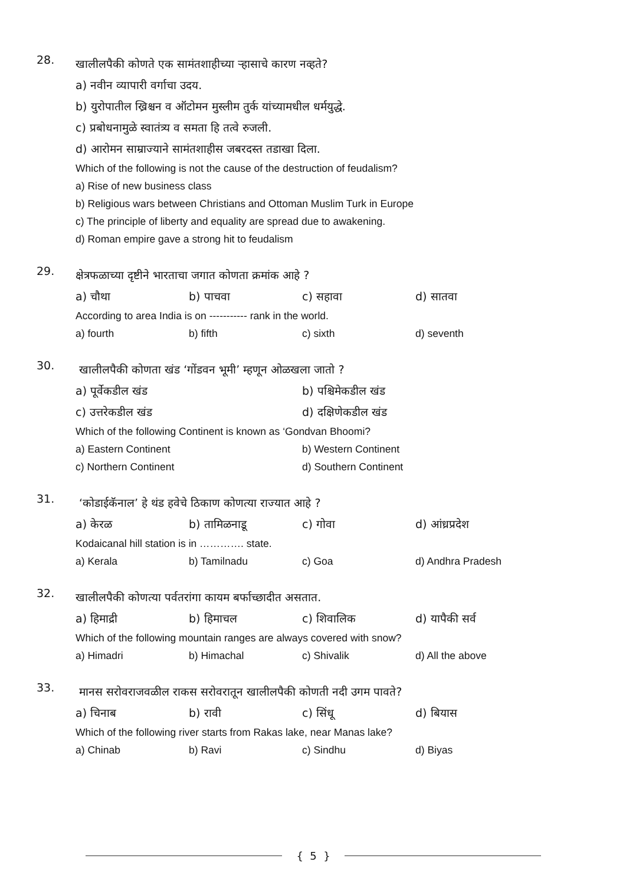28.
खालीलपैकी कोणते एक सामंतशाहीच्या ऱ्हासाचे कारण नव्हते?
a) नवीन व्यापारी वर्गाचा उदय.
b) युरोपातील ख्रिश्चन व ऑटोमन मुस्लीम तुर्क यांच्यामधील धर्मयुद्धे.
c) प्रबोधनामुळे स्वातंत्र्य व समता हि तत्वे रुजली.
d) आरोमन साम्राज्याने सामंतशाहीस जबरदस्त तडाखा दिला.
Which of the following is not the cause of the destruction of feudalism?
a) Rise of new business class
b) Religious wars between Christians and Ottoman Muslim Turk in Europe
c) The principle of liberty and equality are spread due to awakening.
d) Roman empire gave a strong hit to feudalism
29.
क्षेत्रफळाच्या दृष्टीने भारताचा जगात कोणता क्रमांक आहे ?
a) चौथा b) पाचवा c) सहावा d) सातवा
According to area India is on ----------- rank in the world.
a) fourth b) fifth c) sixth d) seventh
30.
खालीलपैकी कोणता खंड ‘गोंडवन भूमी’ म्हणून ओळखला जातो ?
a) पूर्वेकडील खंड b) पश्चिमेकडील खंड
c) उत्तरेकडील खंड d) दक्षिणेकडील खंड
Which of the following Continent is known as ‘Gondvan Bhoomi?
a) Eastern Continent b) Western Continent
c) Northern Continent d) Southern Continent
31.
‘कोडाईकॅनाल’ हे थंड हवेचे ठिकाण कोणत्या राज्यात आहे ?
a) केरळ b) तामिळनाडू c) गोवा d) आंध्रप्रदेश
Kodaicanal hill station is in …………. state.
a) Kerala b) Tamilnadu c) Goa d) Andhra Pradesh
32.
खालीलपैकी कोणत्या पर्वतरांगा कायम बर्फाच्छादीत असतात.
a) हिमाद्री b) हिमाचल c) शिवालिक d) यापैकी सर्व
Which of the following mountain ranges are always covered with snow?
a) Himadri b) Himachal c) Shivalik d) All the above
33.
मानस सरोवराजवळील राकस सरोवरातून खालीलपैकी कोणती नदी उगम पावते?
a) चिनाब b) रावी c) सिंधू d) बियास
Which of the following river starts from Rakas lake, near Manas lake?
a) Chinab b) Ravi c) Sindhu d) Biyas
{ 5 }